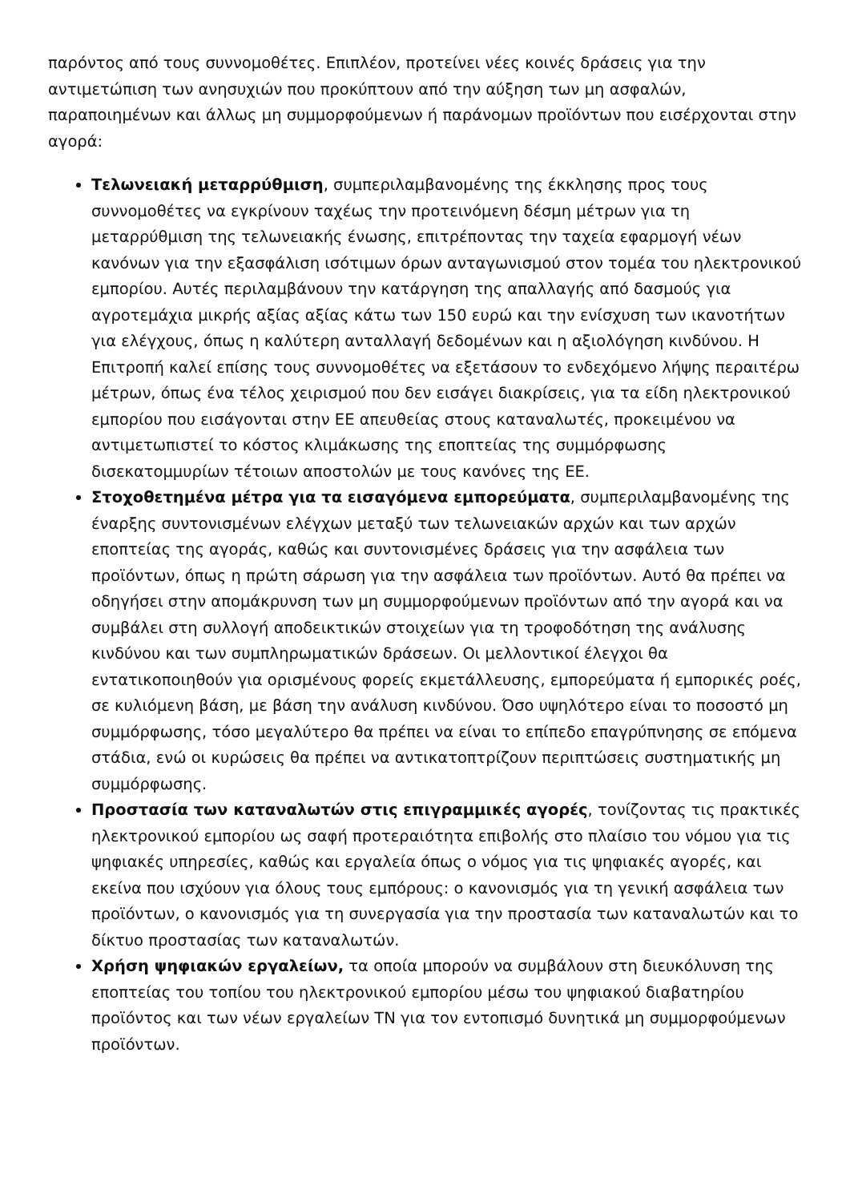παρόντος από τους συννομοθέτες. Επιπλέον, προτείνει νέες κοινές δράσεις για την αντιμετώπιση των ανησυχιών που προκύπτουν από την αύξηση των μη ασφαλών, παραποιημένων και άλλως μη συμμορφούμενων ή παράνομων προϊόντων που εισέρχονται στην αγορά:
Τελωνειακή μεταρρύθμιση, συμπεριλαμβανομένης της έκκλησης προς τους συννομοθέτες να εγκρίνουν ταχέως την προτεινόμενη δέσμη μέτρων για τη μεταρρύθμιση της τελωνειακής ένωσης, επιτρέποντας την ταχεία εφαρμογή νέων κανόνων για την εξασφάλιση ισότιμων όρων ανταγωνισμού στον τομέα του ηλεκτρονικού εμπορίου. Αυτές περιλαμβάνουν την κατάργηση της απαλλαγής από δασμούς για αγροτεμάχια μικρής αξίας αξίας κάτω των 150 ευρώ και την ενίσχυση των ικανοτήτων για ελέγχους, όπως η καλύτερη ανταλλαγή δεδομένων και η αξιολόγηση κινδύνου. Η Επιτροπή καλεί επίσης τους συννομοθέτες να εξετάσουν το ενδεχόμενο λήψης περαιτέρω μέτρων, όπως ένα τέλος χειρισμού που δεν εισάγει διακρίσεις, για τα είδη ηλεκτρονικού εμπορίου που εισάγονται στην ΕΕ απευθείας στους καταναλωτές, προκειμένου να αντιμετωπιστεί το κόστος κλιμάκωσης της εποπτείας της συμμόρφωσης δισεκατομμυρίων τέτοιων αποστολών με τους κανόνες της ΕΕ.
Στοχοθετημένα μέτρα για τα εισαγόμενα εμπορεύματα, συμπεριλαμβανομένης της έναρξης συντονισμένων ελέγχων μεταξύ των τελωνειακών αρχών και των αρχών εποπτείας της αγοράς, καθώς και συντονισμένες δράσεις για την ασφάλεια των προϊόντων, όπως η πρώτη σάρωση για την ασφάλεια των προϊόντων. Αυτό θα πρέπει να οδηγήσει στην απομάκρυνση των μη συμμορφούμενων προϊόντων από την αγορά και να συμβάλει στη συλλογή αποδεικτικών στοιχείων για τη τροφοδότηση της ανάλυσης κινδύνου και των συμπληρωματικών δράσεων. Οι μελλοντικοί έλεγχοι θα εντατικοποιηθούν για ορισμένους φορείς εκμετάλλευσης, εμπορεύματα ή εμπορικές ροές, σε κυλιόμενη βάση, με βάση την ανάλυση κινδύνου. Όσο υψηλότερο είναι το ποσοστό μη συμμόρφωσης, τόσο μεγαλύτερο θα πρέπει να είναι το επίπεδο επαγρύπνησης σε επόμενα στάδια, ενώ οι κυρώσεις θα πρέπει να αντικατοπτρίζουν περιπτώσεις συστηματικής μη συμμόρφωσης.
Προστασία των καταναλωτών στις επιγραμμικές αγορές, τονίζοντας τις πρακτικές ηλεκτρονικού εμπορίου ως σαφή προτεραιότητα επιβολής στο πλαίσιο του νόμου για τις ψηφιακές υπηρεσίες, καθώς και εργαλεία όπως ο νόμος για τις ψηφιακές αγορές, και εκείνα που ισχύουν για όλους τους εμπόρους: ο κανονισμός για τη γενική ασφάλεια των προϊόντων, ο κανονισμός για τη συνεργασία για την προστασία των καταναλωτών και το δίκτυο προστασίας των καταναλωτών.
Χρήση ψηφιακών εργαλείων, τα οποία μπορούν να συμβάλουν στη διευκόλυνση της εποπτείας του τοπίου του ηλεκτρονικού εμπορίου μέσω του ψηφιακού διαβατηρίου προϊόντος και των νέων εργαλείων ΤΝ για τον εντοπισμό δυνητικά μη συμμορφούμενων προϊόντων.